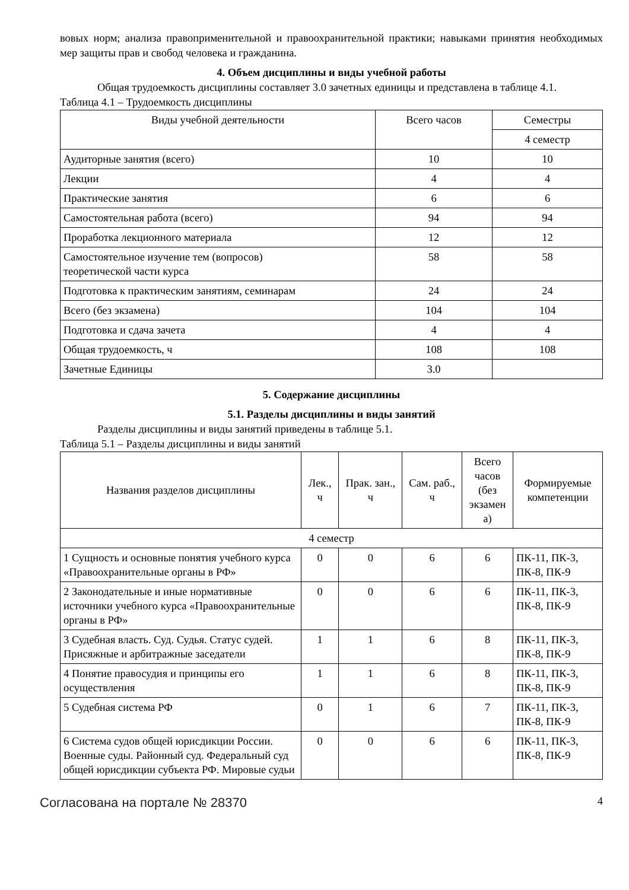вовых норм; анализа правоприменительной и правоохранительной практики; навыками принятия необходимых мер защиты прав и свобод человека и гражданина.
4. Объем дисциплины и виды учебной работы
Общая трудоемкость дисциплины составляет 3.0 зачетных единицы и представлена в таблице 4.1.
Таблица 4.1 – Трудоемкость дисциплины
| Виды учебной деятельности | Всего часов | Семестры |
| --- | --- | --- |
| | | 4 семестр |
| Аудиторные занятия (всего) | 10 | 10 |
| Лекции | 4 | 4 |
| Практические занятия | 6 | 6 |
| Самостоятельная работа (всего) | 94 | 94 |
| Проработка лекционного материала | 12 | 12 |
| Самостоятельное изучение тем (вопросов) теоретической части курса | 58 | 58 |
| Подготовка к практическим занятиям, семинарам | 24 | 24 |
| Всего (без экзамена) | 104 | 104 |
| Подготовка и сдача зачета | 4 | 4 |
| Общая трудоемкость, ч | 108 | 108 |
| Зачетные Единицы | 3.0 | |
5. Содержание дисциплины
5.1. Разделы дисциплины и виды занятий
Разделы дисциплины и виды занятий приведены в таблице 5.1.
Таблица 5.1 – Разделы дисциплины и виды занятий
| Названия разделов дисциплины | Лек., ч | Прак. зан., ч | Сам. раб., ч | Всего часов (без экзамен а) | Формируемые компетенции |
| --- | --- | --- | --- | --- | --- |
| 4 семестр | | | | | |
| 1 Сущность и основные понятия учебного курса «Правоохранительные органы в РФ» | 0 | 0 | 6 | 6 | ПК-11, ПК-3, ПК-8, ПК-9 |
| 2 Законодательные и иные нормативные источники учебного курса «Правоохранительные органы в РФ» | 0 | 0 | 6 | 6 | ПК-11, ПК-3, ПК-8, ПК-9 |
| 3 Судебная власть. Суд. Судья. Статус судей. Присяжные и арбитражные заседатели | 1 | 1 | 6 | 8 | ПК-11, ПК-3, ПК-8, ПК-9 |
| 4 Понятие правосудия и принципы его осуществления | 1 | 1 | 6 | 8 | ПК-11, ПК-3, ПК-8, ПК-9 |
| 5 Судебная система РФ | 0 | 1 | 6 | 7 | ПК-11, ПК-3, ПК-8, ПК-9 |
| 6 Система судов общей юрисдикции России. Военные суды. Районный суд. Федеральный суд общей юрисдикции субъекта РФ. Мировые судьи | 0 | 0 | 6 | 6 | ПК-11, ПК-3, ПК-8, ПК-9 |
Согласована на портале № 28370 4